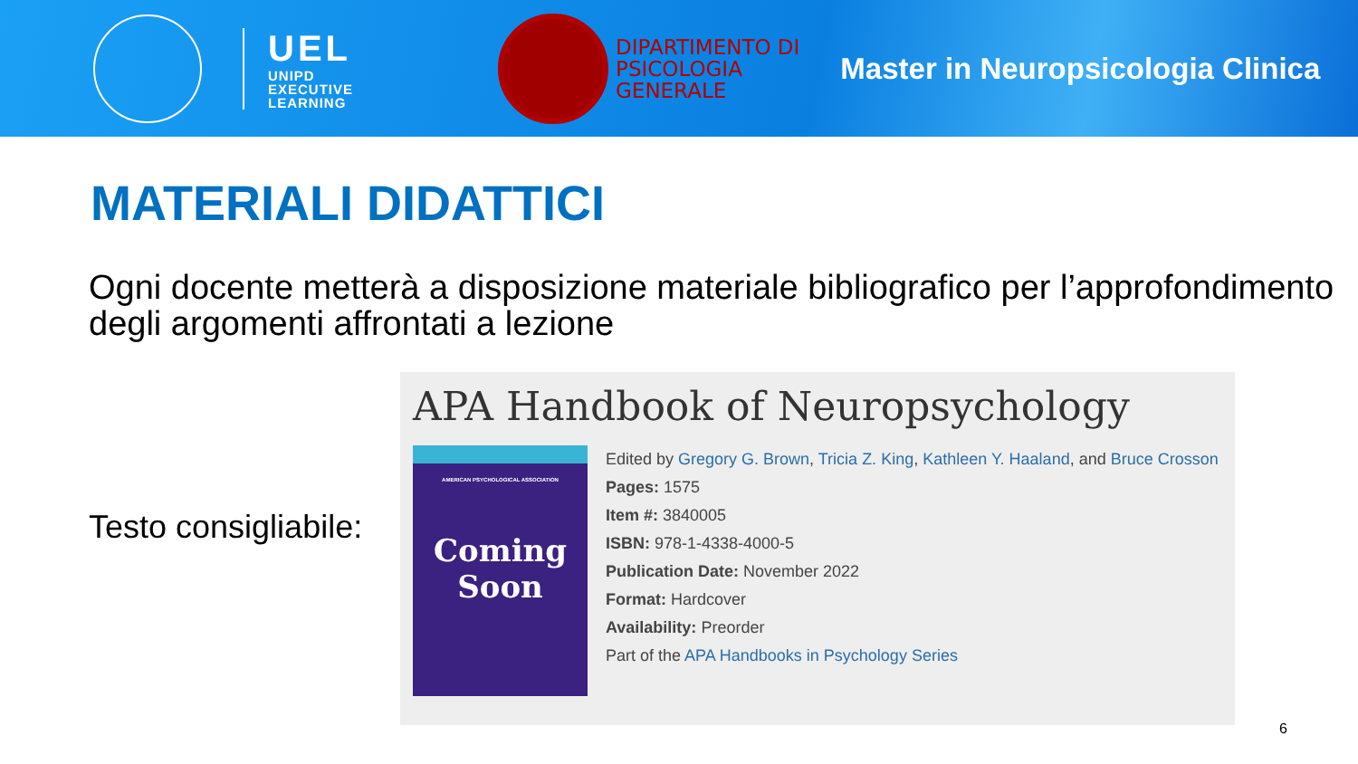UEL
UNIPD
EXECUTIVE
LEARNING
DIPARTIMENTO DI
PSICOLOGIA
GENERALE
Master in Neuropsicologia Clinica
MATERIALI DIDATTICI
Ogni docente metterà a disposizione materiale bibliografico per l’approfondimento degli argomenti affrontati a lezione
Testo consigliabile:
APA Handbook of Neuropsychology
AMERICAN PSYCHOLOGICAL ASSOCIATION
Coming Soon
Edited by Gregory G. Brown, Tricia Z. King, Kathleen Y. Haaland, and Bruce Crosson
Pages: 1575
Item #: 3840005
ISBN: 978-1-4338-4000-5
Publication Date: November 2022
Format: Hardcover
Availability: Preorder
Part of the APA Handbooks in Psychology Series
6